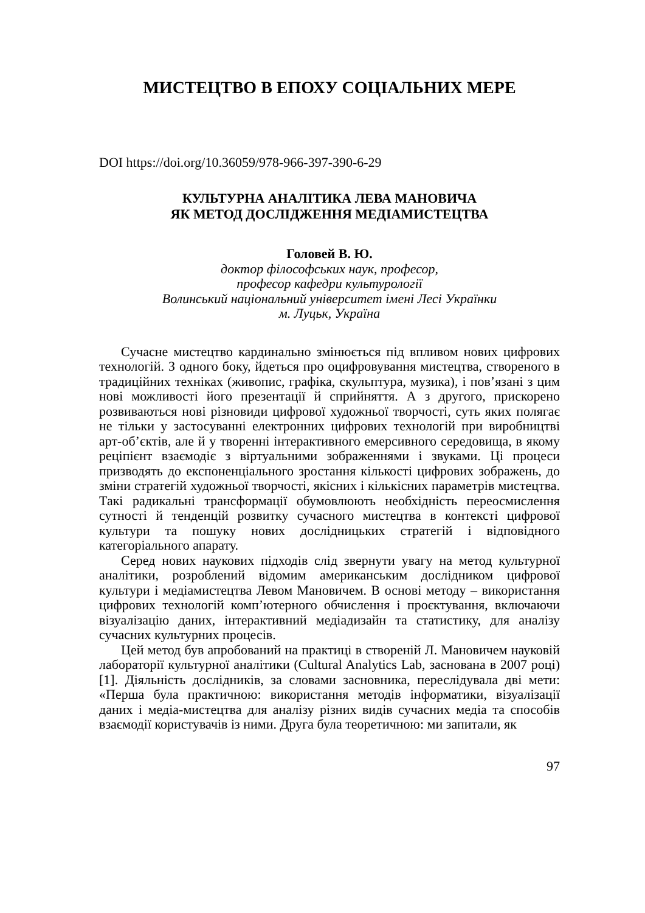МИСТЕЦТВО В ЕПОХУ СОЦІАЛЬНИХ МЕРЕ
DOI https://doi.org/10.36059/978-966-397-390-6-29
КУЛЬТУРНА АНАЛІТИКА ЛЕВА МАНОВИЧА
ЯК МЕТОД ДОСЛІДЖЕННЯ МЕДІАМИСТЕЦТВА
Головей В. Ю.
доктор філософських наук, професор,
професор кафедри культурології
Волинський національний університет імені Лесі Українки
м. Луцьк, Україна
Сучасне мистецтво кардинально змінюється під впливом нових цифрових технологій. З одного боку, йдеться про оцифровування мистецтва, створеного в традиційних техніках (живопис, графіка, скульптура, музика), і пов’язані з цим нові можливості його презентації й сприйняття. А з другого, прискорено розвиваються нові різновиди цифрової художньої творчості, суть яких полягає не тільки у застосуванні електронних цифрових технологій при виробництві арт-об’єктів, але й у творенні інтерактивного емерсивного середовища, в якому реціпієнт взаємодіє з віртуальними зображеннями і звуками. Ці процеси призводять до експоненціального зростання кількості цифрових зображень, до зміни стратегій художньої творчості, якісних і кількісних параметрів мистецтва. Такі радикальні трансформації обумовлюють необхідність переосмислення сутності й тенденцій розвитку сучасного мистецтва в контексті цифрової культури та пошуку нових дослідницьких стратегій і відповідного категоріального апарату.
Серед нових наукових підходів слід звернути увагу на метод культурної аналітики, розроблений відомим американським дослідником цифрової культури і медіамистецтва Левом Мановичем. В основі методу – використання цифрових технологій комп’ютерного обчислення і проєктування, включаючи візуалізацію даних, інтерактивний медіадизайн та статистику, для аналізу сучасних культурних процесів.
Цей метод був апробований на практиці в створеній Л. Мановичем науковій лабораторії культурної аналітики (Cultural Analytics Lab, заснована в 2007 році) [1]. Діяльність дослідників, за словами засновника, переслідувала дві мети: «Перша була практичною: використання методів інформатики, візуалізації даних і медіа-мистецтва для аналізу різних видів сучасних медіа та способів взаємодії користувачів із ними. Друга була теоретичною: ми запитали, як
97